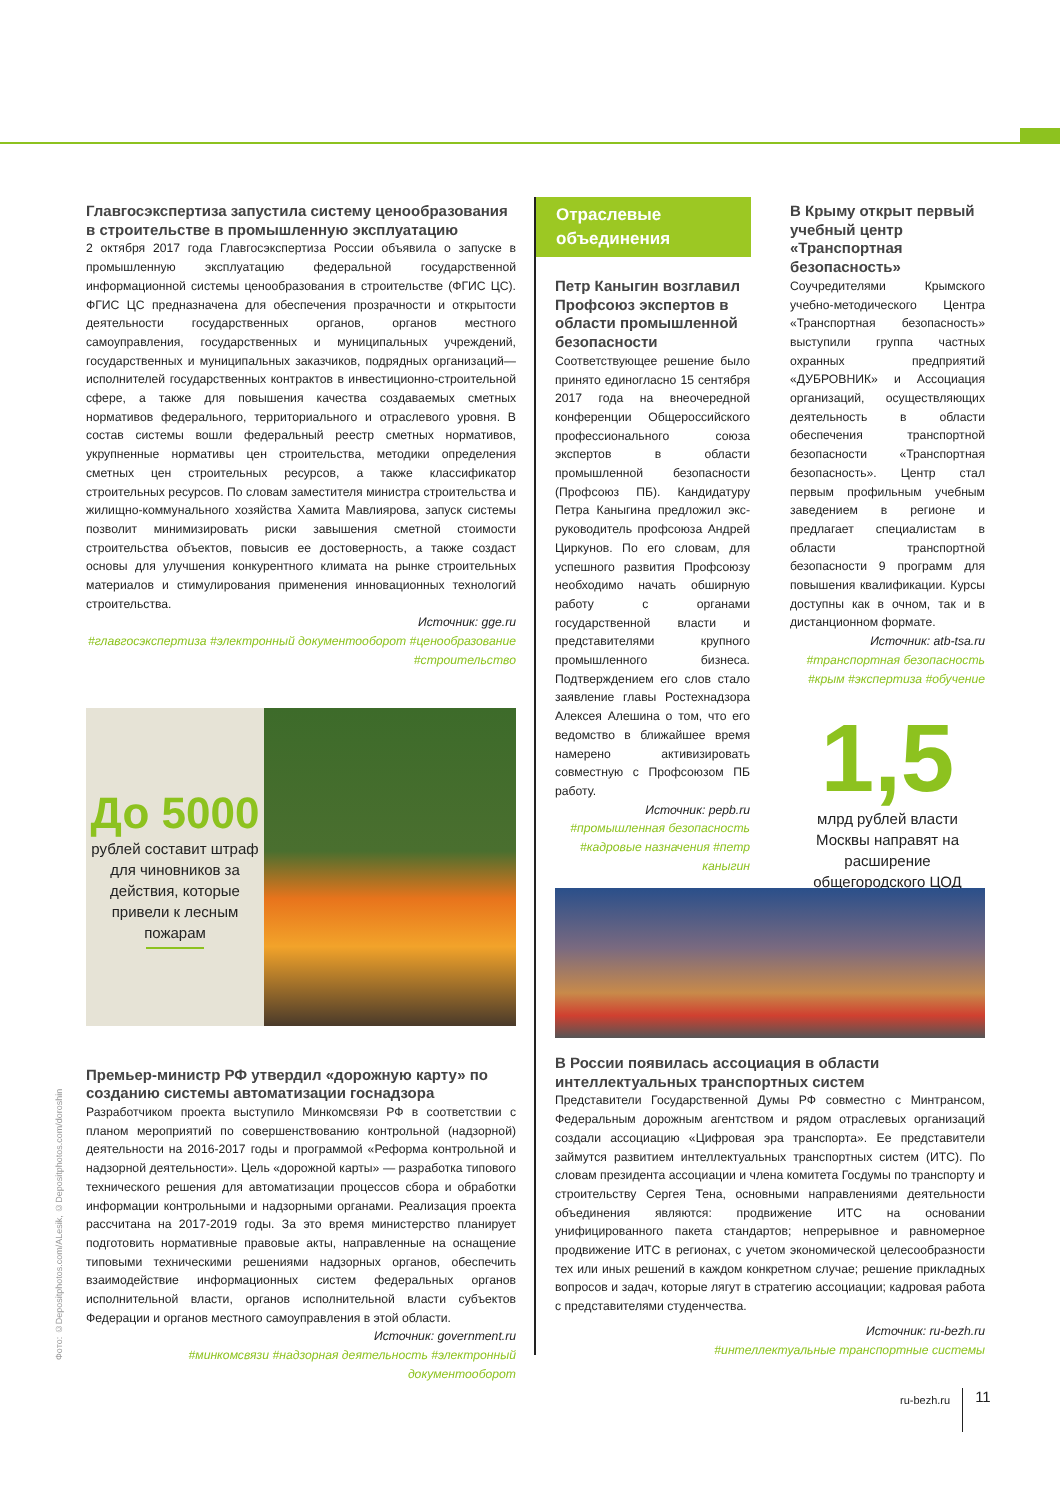Главгосэкспертиза запустила систему ценообразования в строительстве в промышленную эксплуатацию
2 октября 2017 года Главгосэкспертиза России объявила о запуске в промышленную эксплуатацию федеральной государственной информационной системы ценообразования в строительстве (ФГИС ЦС). ФГИС ЦС предназначена для обеспечения прозрачности и открытости деятельности государственных органов, органов местного самоуправления, государственных и муниципальных учреждений, государственных и муниципальных заказчиков, подрядных организаций—исполнителей государственных контрактов в инвестиционно-строительной сфере, а также для повышения качества создаваемых сметных нормативов федерального, территориального и отраслевого уровня. В состав системы вошли федеральный реестр сметных нормативов, укрупненные нормативы цен строительства, методики определения сметных цен строительных ресурсов, а также классификатор строительных ресурсов. По словам заместителя министра строительства и жилищно-коммунального хозяйства Хамита Мавлиярова, запуск системы позволит минимизировать риски завышения сметной стоимости строительства объектов, повысив ее достоверность, а также создаст основы для улучшения конкурентного климата на рынке строительных материалов и стимулирования применения инновационных технологий строительства.
Источник: gge.ru
#главгосэкспертиза #электронный документооборот #ценообразование #строительство
До 5000
рублей составит штраф для чиновников за действия, которые привели к лесным пожарам
Премьер-министр РФ утвердил «дорожную карту» по созданию системы автоматизации госнадзора
Разработчиком проекта выступило Минкомсвязи РФ в соответствии с планом мероприятий по совершенствованию контрольной (надзорной) деятельности на 2016-2017 годы и программой «Реформа контрольной и надзорной деятельности». Цель «дорожной карты» — разработка типового технического решения для автоматизации процессов сбора и обработки информации контрольными и надзорными органами. Реализация проекта рассчитана на 2017-2019 годы. За это время министерство планирует подготовить нормативные правовые акты, направленные на оснащение типовыми техническими решениями надзорных органов, обеспечить взаимодействие информационных систем федеральных органов исполнительной власти, органов исполнительной власти субъектов Федерации и органов местного самоуправления в этой области.
Источник: government.ru
#минкомсвязи #надзорная деятельность #электронный документооборот
Отраслевые объединения
Петр Каныгин возглавил Профсоюз экспертов в области промышленной безопасности
Соответствующее решение было принято единогласно 15 сентября 2017 года на внеочередной конференции Общероссийского профессионального союза экспертов в области промышленной безопасности (Профсоюз ПБ). Кандидатуру Петра Каныгина предложил экс-руководитель профсоюза Андрей Циркунов. По его словам, для успешного развития Профсоюзу необходимо начать обширную работу с органами государственной власти и представителями крупного промышленного бизнеса. Подтверждением его слов стало заявление главы Ростехнадзора Алексея Алешина о том, что его ведомство в ближайшее время намерено активизировать совместную с Профсоюзом ПБ работу.
Источник: pepb.ru
#промышленная безопасность #кадровые назначения #петр каныгин
В Крыму открыт первый учебный центр «Транспортная безопасность»
Соучредителями Крымского учебно-методического Центра «Транспортная безопасность» выступили группа частных охранных предприятий «ДУБРОВНИК» и Ассоциация организаций, осуществляющих деятельность в области обеспечения транспортной безопасности «Транспортная безопасность». Центр стал первым профильным учебным заведением в регионе и предлагает специалистам в области транспортной безопасности 9 программ для повышения квалификации. Курсы доступны как в очном, так и в дистанционном формате.
Источник: atb-tsa.ru
#транспортная безопасность #крым #экспертиза #обучение
1,5
млрд рублей власти Москвы направят на расширение общегородского ЦОД
В России появилась ассоциация в области интеллектуальных транспортных систем
Представители Государственной Думы РФ совместно с Минтрансом, Федеральным дорожным агентством и рядом отраслевых организаций создали ассоциацию «Цифровая эра транспорта». Ее представители займутся развитием интеллектуальных транспортных систем (ИТС). По словам президента ассоциации и члена комитета Госдумы по транспорту и строительству Сергея Тена, основными направлениями деятельности объединения являются: продвижение ИТС на основании унифицированного пакета стандартов; непрерывное и равномерное продвижение ИТС в регионах, с учетом экономической целесообразности тех или иных решений в каждом конкретном случае; решение прикладных вопросов и задач, которые лягут в стратегию ассоциации; кадровая работа с представителями студенчества.
Источник: ru-bezh.ru
#интеллектуальные транспортные системы
Фото: ©Depositphotos.com/ALesik, ©Depositphotos.com/doroshin
ru-bezh.ru 11